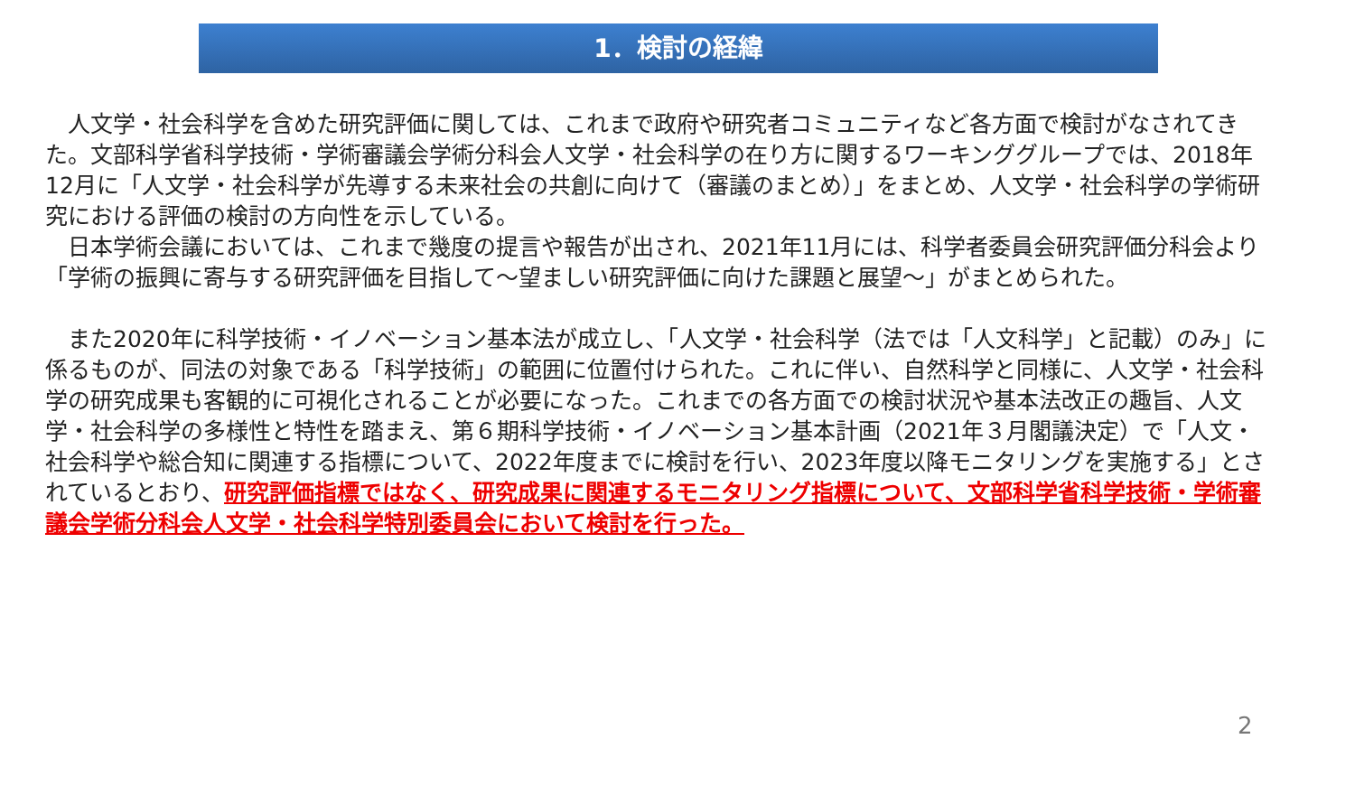1．検討の経緯
　人文学・社会科学を含めた研究評価に関しては、これまで政府や研究者コミュニティなど各方面で検討がなされてきた。文部科学省科学技術・学術審議会学術分科会人文学・社会科学の在り方に関するワーキンググループでは、2018年12月に「人文学・社会科学が先導する未来社会の共創に向けて（審議のまとめ）」をまとめ、人文学・社会科学の学術研究における評価の検討の方向性を示している。
　日本学術会議においては、これまで幾度の提言や報告が出され、2021年11月には、科学者委員会研究評価分科会より「学術の振興に寄与する研究評価を目指して～望ましい研究評価に向けた課題と展望～」がまとめられた。
　また2020年に科学技術・イノベーション基本法が成立し、「人文学・社会科学（法では「人文科学」と記載）のみ」に係るものが、同法の対象である「科学技術」の範囲に位置付けられた。これに伴い、自然科学と同様に、人文学・社会科学の研究成果も客観的に可視化されることが必要になった。これまでの各方面での検討状況や基本法改正の趣旨、人文学・社会科学の多様性と特性を踏まえ、第６期科学技術・イノベーション基本計画（2021年３月閣議決定）で「人文・社会科学や総合知に関連する指標について、2022年度までに検討を行い、2023年度以降モニタリングを実施する」とされているとおり、研究評価指標ではなく、研究成果に関連するモニタリング指標について、文部科学省科学技術・学術審議会学術分科会人文学・社会科学特別委員会において検討を行った。
2